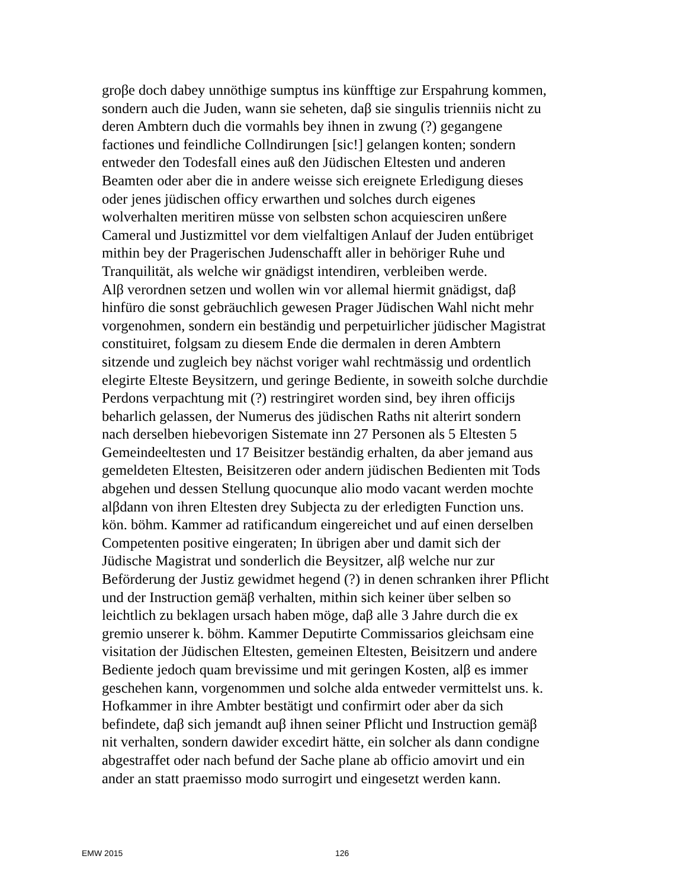groβe doch dabey unnöthige sumptus ins künfftige zur Erspahrung kommen,
sondern auch die Juden, wann sie seheten, daβ sie singulis trienniis nicht zu
deren Ambtern duch die vormahls bey ihnen in zwung (?) gegangene
factiones und feindliche Collndirungen [sic!] gelangen konten; sondern
entweder den Todesfall eines auß den Jüdischen Eltesten und anderen
Beamten oder aber die in andere weisse sich ereignete Erledigung dieses
oder jenes jüdischen officy erwarthen und solches durch eigenes
wolverhalten meritiren müsse von selbsten schon acquiesciren unßere
Cameral und Justizmittel vor dem vielfaltigen Anlauf der Juden entübriget
mithin bey der Pragerischen Judenschafft aller in behöriger Ruhe und
Tranquilität, als welche wir gnädigst intendiren, verbleiben werde.
Alβ verordnen setzen und wollen win vor allemal hiermit gnädigst, daβ
hinfüro die sonst gebräuchlich gewesen Prager Jüdischen Wahl nicht mehr
vorgenohmen, sondern ein beständig und perpetuirlicher jüdischer Magistrat
constituiret, folgsam zu diesem Ende die dermalen in deren Ambtern
sitzende und zugleich bey nächst voriger wahl rechtmässig und ordentlich
elegirte Elteste Beysitzern, und geringe Bediente, in soweith solche durchdie
Perdons verpachtung mit (?) restringiret worden sind, bey ihren officijs
beharlich gelassen, der Numerus des jüdischen Raths nit alterirt sondern
nach derselben hiebevorigen Sistemate inn 27 Personen als 5 Eltesten 5
Gemeindeeltesten und 17 Beisitzer beständig erhalten, da aber jemand aus
gemeldeten Eltesten, Beisitzeren oder andern jüdischen Bedienten mit Tods
abgehen und dessen Stellung quocunque alio modo vacant werden mochte
alβdann von ihren Eltesten drey Subjecta zu der erledigten Function uns.
kön. böhm. Kammer ad ratificandum eingereichet und auf einen derselben
Competenten positive eingeraten; In übrigen aber und damit sich der
Jüdische Magistrat und sonderlich die Beysitzer, alβ welche nur zur
Beförderung der Justiz gewidmet hegend (?) in denen schranken ihrer Pflicht
und der Instruction gemäβ verhalten, mithin sich keiner über selben so
leichtlich zu beklagen ursach haben möge, daβ alle 3 Jahre durch die ex
gremio unserer k. böhm. Kammer Deputirte Commissarios gleichsam eine
visitation der Jüdischen Eltesten, gemeinen Eltesten, Beisitzern und andere
Bediente jedoch quam brevissime und mit geringen Kosten, alβ es immer
geschehen kann, vorgenommen und solche alda entweder vermittelst uns. k.
Hofkammer in ihre Ambter bestätigt und confirmirt oder aber da sich
befindete, daβ sich jemandt auβ ihnen seiner Pflicht und Instruction gemäβ
nit verhalten, sondern dawider excedirt hätte, ein solcher als dann condigne
abgestraffet oder nach befund der Sache plane ab officio amovirt und ein
ander an statt praemisso modo surrogirt und eingesetzt werden kann.
EMW 2015 126